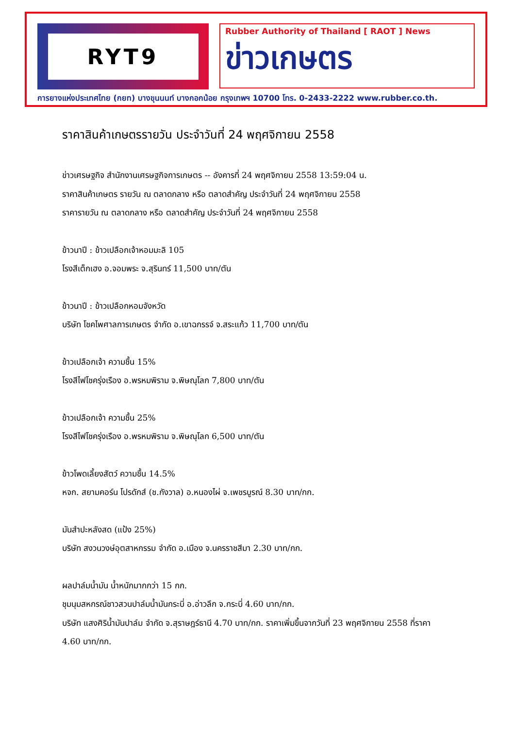RYT9
Rubber Authority of Thailand [ RAOT ] News
ข่าวเกษตร
การยางแห่งประเทศไทย (กยท) บางขุนนนท์ บางกอกน้อย กรุงเทพฯ 10700 โทร. 0-2433-2222 www.rubber.co.th.
ราคาสินค้าเกษตรรายวัน ประจำวันที่ 24 พฤศจิกายน 2558
ข่าวเศรษฐกิจ สำนักงานเศรษฐกิจการเกษตร -- อังคารที่ 24 พฤศจิกายน 2558 13:59:04 น.
ราคาสินค้าเกษตร รายวัน ณ ตลาดกลาง หรือ ตลาดสำคัญ ประจำวันที่ 24 พฤศจิกายน 2558
ราคารายวัน ณ ตลาดกลาง หรือ ตลาดสำคัญ ประจำวันที่ 24 พฤศจิกายน 2558
ข้าวนาปี : ข้าวเปลือกเจ้าหอมมะลิ 105
โรงสีเต็กเฮง อ.จอมพระ จ.สุรินทร์ 11,500 บาท/ตัน
ข้าวนาปี : ข้าวเปลือกหอมจังหวัด
บริษัท โชคไพศาลการเกษตร จำกัด อ.เขาฉกรรจ์ จ.สระแก้ว 11,700 บาท/ตัน
ข้าวเปลือกเจ้า ความชื้น 15%
โรงสีไฟโชครุ่งเรือง อ.พรหมพิราม จ.พิษณุโลก 7,800 บาท/ตัน
ข้าวเปลือกเจ้า ความชื้น 25%
โรงสีไฟโชครุ่งเรือง อ.พรหมพิราม จ.พิษณุโลก 6,500 บาท/ตัน
ข้าวโพดเลี้ยงสัตว์ ความชื้น 14.5%
หจก. สยามคอร์น โปรดักส์ (ช.กังวาล) อ.หนองไผ่ จ.เพชรบูรณ์ 8.30 บาท/กก.
มันสำปะหลังสด (แป้ง 25%)
บริษัท สงวนวงษ์อุตสาหกรรม จำกัด อ.เมือง จ.นครราชสีมา 2.30 บาท/กก.
ผลปาล์มน้ำมัน น้ำหนักมากกว่า 15 กก.
ชุมนุมสหกรณ์ชาวสวนปาล์มน้ำมันกระบี่ อ.อ่าวลึก จ.กระบี่ 4.60 บาท/กก.
บริษัท แสงศิริน้ำมันปาล์ม จำกัด จ.สุราษฎร์ธานี 4.70 บาท/กก. ราคาเพิ่มขึ้นจากวันที่ 23 พฤศจิกายน 2558 ที่ราคา 4.60 บาท/กก.